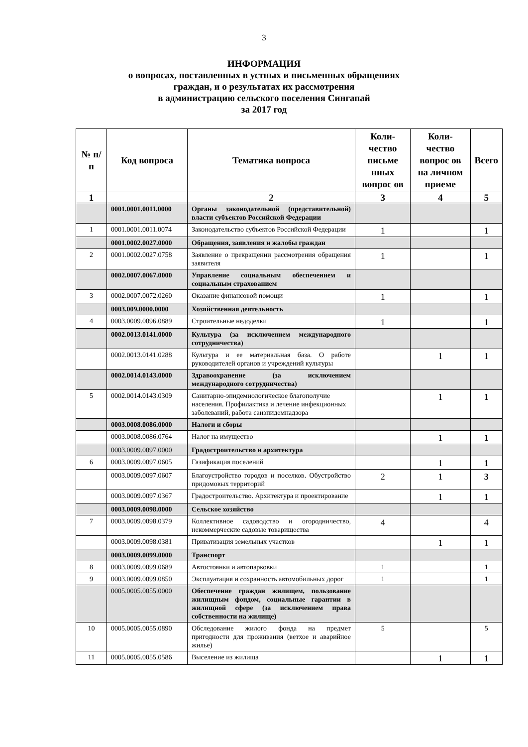3
ИНФОРМАЦИЯ
о вопросах, поставленных в устных и письменных обращениях
граждан, и о результатах их рассмотрения
в администрацию сельского поселения Сингапай
за 2017 год
| № п/п | Код вопроса | Тематика вопроса | Коли-чество письме нных вопрос ов | Коли-чество вопрос ов на личном приеме | Всего |
| --- | --- | --- | --- | --- | --- |
| 1 | | 2 | 3 | 4 | 5 |
| | 0001.0001.0011.0000 | Органы законодательной (представительной) власти субъектов Российской Федерации | | | |
| 1 | 0001.0001.0011.0074 | Законодательство субъектов Российской Федерации | 1 | | 1 |
| | 0001.0002.0027.0000 | Обращения, заявления и жалобы граждан | | | |
| 2 | 0001.0002.0027.0758 | Заявление о прекращении рассмотрения обращения заявителя | 1 | | 1 |
| | 0002.0007.0067.0000 | Управление социальным обеспечением и социальным страхованием | | | |
| 3 | 0002.0007.0072.0260 | Оказание финансовой помощи | 1 | | 1 |
| | 0003.009.0000.0000 | Хозяйственная деятельность | | | |
| 4 | 0003.0009.0096.0889 | Строительные недоделки | 1 | | 1 |
| | 0002.0013.0141.0000 | Культура (за исключением международного сотрудничества) | | | |
| | 0002.0013.0141.0288 | Культура и ее материальная база. О работе руководителей органов и учреждений культуры | | 1 | 1 |
| | 0002.0014.0143.0000 | Здравоохранение (за исключением международного сотрудничества) | | | |
| 5 | 0002.0014.0143.0309 | Санитарно-эпидемиологическое благополучие населения. Профилактика и лечение инфекционных заболеваний, работа санэпидемнадзора | | 1 | 1 |
| | 0003.0008.0086.0000 | Налоги и сборы | | | |
| | 0003.0008.0086.0764 | Налог на имущество | | 1 | 1 |
| | 0003.0009.0097.0000 | Градостроительство и архитектура | | | |
| 6 | 0003.0009.0097.0605 | Газификация поселений | | 1 | 1 |
| | 0003.0009.0097.0607 | Благоустройство городов и поселков. Обустройство придомовых территорий | 2 | 1 | 3 |
| | 0003.0009.0097.0367 | Градостроительство. Архитектура и проектирование | | 1 | 1 |
| | 0003.0009.0098.0000 | Сельское хозяйство | | | |
| 7 | 0003.0009.0098.0379 | Коллективное садоводство и огородничество, некоммерческие садовые товарищества | 4 | | 4 |
| | 0003.0009.0098.0381 | Приватизация земельных участков | | 1 | 1 |
| | 0003.0009.0099.0000 | Транспорт | | | |
| 8 | 0003.0009.0099.0689 | Автостоянки и автопарковки | 1 | | 1 |
| 9 | 0003.0009.0099.0850 | Эксплуатация и сохранность автомобильных дорог | 1 | | 1 |
| | 0005.0005.0055.0000 | Обеспечение граждан жилищем, пользование жилищным фондом, социальные гарантии в жилищной сфере (за исключением права собственности на жилище) | | | |
| 10 | 0005.0005.0055.0890 | Обследование жилого фонда на предмет пригодности для проживания (ветхое и аварийное жилье) | 5 | | 5 |
| 11 | 0005.0005.0055.0586 | Выселение из жилища | | 1 | 1 |